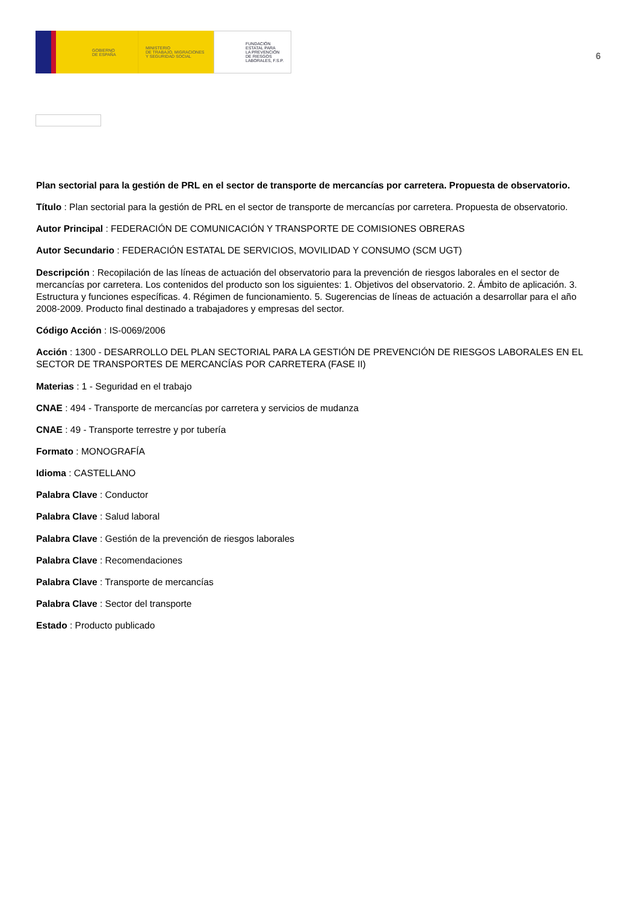GOBIERNO
DE ESPAÑA
MINISTERIO
DE TRABAJO, MIGRACIONES
Y SEGURIDAD SOCIAL
FUNDACIÓN
ESTATAL PARA
LA PREVENCIÓN
DE RIESGOS
LABORALES, F.S.P.
6
Plan sectorial para la gestión de PRL en el sector de transporte de mercancías por carretera. Propuesta de observatorio.
Título : Plan sectorial para la gestión de PRL en el sector de transporte de mercancías por carretera. Propuesta de observatorio.
Autor Principal : FEDERACIÓN DE COMUNICACIÓN Y TRANSPORTE DE COMISIONES OBRERAS
Autor Secundario : FEDERACIÓN ESTATAL DE SERVICIOS, MOVILIDAD Y CONSUMO (SCM UGT)
Descripción : Recopilación de las líneas de actuación del observatorio para la prevención de riesgos laborales en el sector de mercancías por carretera. Los contenidos del producto son los siguientes: 1. Objetivos del observatorio. 2. Ámbito de aplicación. 3. Estructura y funciones específicas. 4. Régimen de funcionamiento. 5. Sugerencias de líneas de actuación a desarrollar para el año 2008-2009. Producto final destinado a trabajadores y empresas del sector.
Código Acción : IS-0069/2006
Acción : 1300 - DESARROLLO DEL PLAN SECTORIAL PARA LA GESTIÓN DE PREVENCIÓN DE RIESGOS LABORALES EN EL SECTOR DE TRANSPORTES DE MERCANCÍAS POR CARRETERA (FASE II)
Materias : 1 - Seguridad en el trabajo
CNAE : 494 - Transporte de mercancías por carretera y servicios de mudanza
CNAE : 49 - Transporte terrestre y por tubería
Formato : MONOGRAFÍA
Idioma : CASTELLANO
Palabra Clave : Conductor
Palabra Clave : Salud laboral
Palabra Clave : Gestión de la prevención de riesgos laborales
Palabra Clave : Recomendaciones
Palabra Clave : Transporte de mercancías
Palabra Clave : Sector del transporte
Estado : Producto publicado